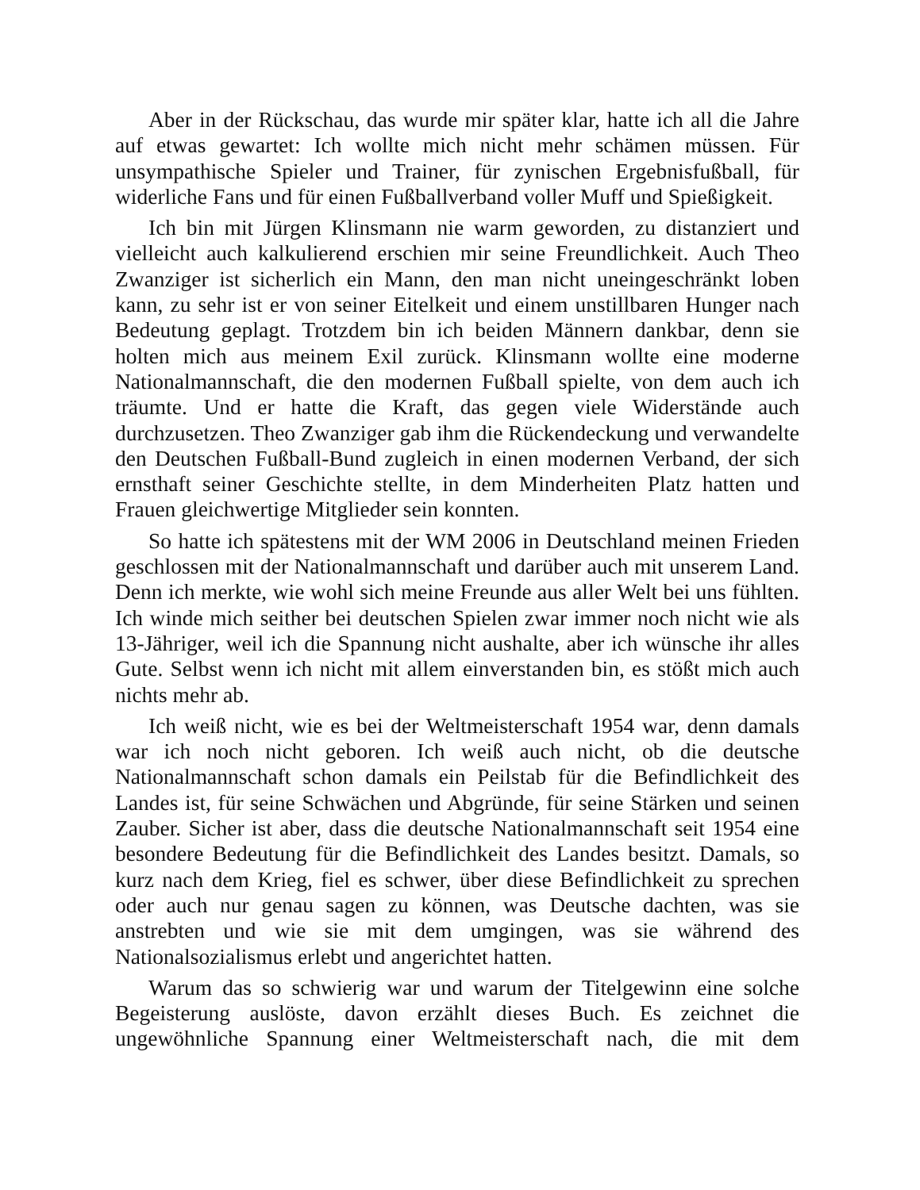Aber in der Rückschau, das wurde mir später klar, hatte ich all die Jahre auf etwas gewartet: Ich wollte mich nicht mehr schämen müssen. Für unsympathische Spieler und Trainer, für zynischen Ergebnisfußball, für widerliche Fans und für einen Fußballverband voller Muff und Spießigkeit.
Ich bin mit Jürgen Klinsmann nie warm geworden, zu distanziert und vielleicht auch kalkulierend erschien mir seine Freundlichkeit. Auch Theo Zwanziger ist sicherlich ein Mann, den man nicht uneingeschränkt loben kann, zu sehr ist er von seiner Eitelkeit und einem unstillbaren Hunger nach Bedeutung geplagt. Trotzdem bin ich beiden Männern dankbar, denn sie holten mich aus meinem Exil zurück. Klinsmann wollte eine moderne Nationalmannschaft, die den modernen Fußball spielte, von dem auch ich träumte. Und er hatte die Kraft, das gegen viele Widerstände auch durchzusetzen. Theo Zwanziger gab ihm die Rückendeckung und verwandelte den Deutschen Fußball-Bund zugleich in einen modernen Verband, der sich ernsthaft seiner Geschichte stellte, in dem Minderheiten Platz hatten und Frauen gleichwertige Mitglieder sein konnten.
So hatte ich spätestens mit der WM 2006 in Deutschland meinen Frieden geschlossen mit der Nationalmannschaft und darüber auch mit unserem Land. Denn ich merkte, wie wohl sich meine Freunde aus aller Welt bei uns fühlten. Ich winde mich seither bei deutschen Spielen zwar immer noch nicht wie als 13-Jähriger, weil ich die Spannung nicht aushalte, aber ich wünsche ihr alles Gute. Selbst wenn ich nicht mit allem einverstanden bin, es stößt mich auch nichts mehr ab.
Ich weiß nicht, wie es bei der Weltmeisterschaft 1954 war, denn damals war ich noch nicht geboren. Ich weiß auch nicht, ob die deutsche Nationalmannschaft schon damals ein Peilstab für die Befindlichkeit des Landes ist, für seine Schwächen und Abgründe, für seine Stärken und seinen Zauber. Sicher ist aber, dass die deutsche Nationalmannschaft seit 1954 eine besondere Bedeutung für die Befindlichkeit des Landes besitzt. Damals, so kurz nach dem Krieg, fiel es schwer, über diese Befindlichkeit zu sprechen oder auch nur genau sagen zu können, was Deutsche dachten, was sie anstrebten und wie sie mit dem umgingen, was sie während des Nationalsozialismus erlebt und angerichtet hatten.
Warum das so schwierig war und warum der Titelgewinn eine solche Begeisterung auslöste, davon erzählt dieses Buch. Es zeichnet die ungewöhnliche Spannung einer Weltmeisterschaft nach, die mit dem